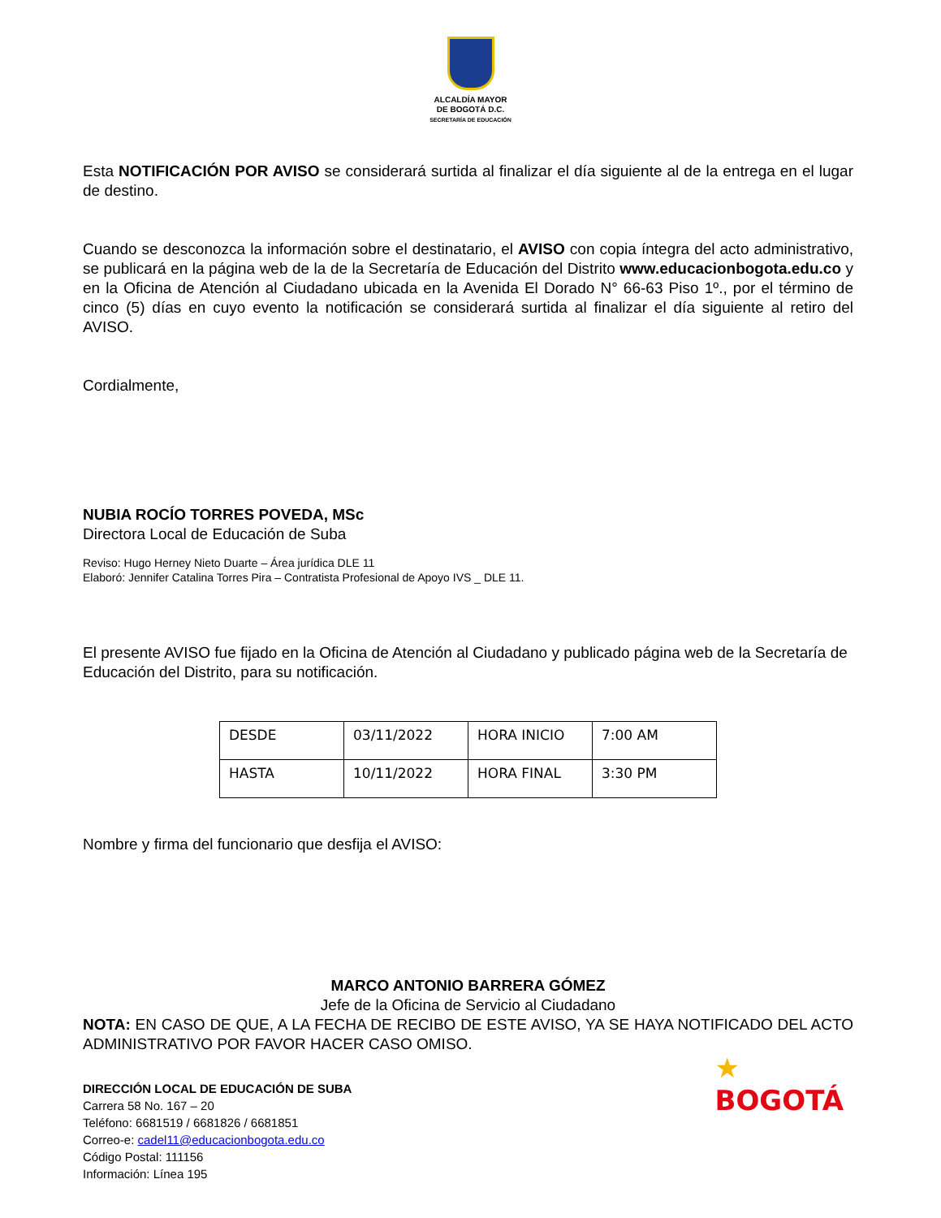ALCALDÍA MAYOR
DE BOGOTÁ D.C.
SECRETARÍA DE EDUCACIÓN
Esta NOTIFICACIÓN POR AVISO se considerará surtida al finalizar el día siguiente al de la entrega en el lugar de destino.
Cuando se desconozca la información sobre el destinatario, el AVISO con copia íntegra del acto administrativo, se publicará en la página web de la de la Secretaría de Educación del Distrito www.educacionbogota.edu.co y en la Oficina de Atención al Ciudadano ubicada en la Avenida El Dorado N° 66-63 Piso 1º., por el término de cinco (5) días en cuyo evento la notificación se considerará surtida al finalizar el día siguiente al retiro del AVISO.
Cordialmente,
NUBIA ROCÍO TORRES POVEDA, MSc
Directora Local de Educación de Suba
Reviso: Hugo Herney Nieto Duarte – Área jurídica DLE 11
Elaboró: Jennifer Catalina Torres Pira – Contratista Profesional de Apoyo IVS _ DLE 11.
El presente AVISO fue fijado en la Oficina de Atención al Ciudadano y publicado página web de la Secretaría de Educación del Distrito, para su notificación.
| DESDE | 03/11/2022 | HORA INICIO | 7:00 AM |
| HASTA | 10/11/2022 | HORA FINAL | 3:30 PM |
Nombre y firma del funcionario que desfija el AVISO:
MARCO ANTONIO BARRERA GÓMEZ
Jefe de la Oficina de Servicio al Ciudadano
NOTA: EN CASO DE QUE, A LA FECHA DE RECIBO DE ESTE AVISO, YA SE HAYA NOTIFICADO DEL ACTO ADMINISTRATIVO POR FAVOR HACER CASO OMISO.
DIRECCIÓN LOCAL DE EDUCACIÓN DE SUBA
Carrera 58 No. 167 – 20
Teléfono: 6681519 / 6681826 / 6681851
Correo-e: cadel11@educacionbogota.edu.co
Código Postal: 111156
Información: Línea 195
★
BOGOTÁ